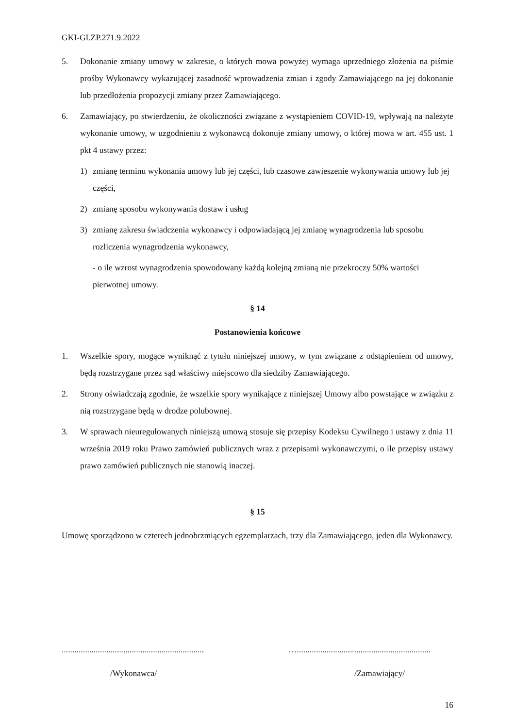GKI-GI.ZP.271.9.2022
5. Dokonanie zmiany umowy w zakresie, o których mowa powyżej wymaga uprzedniego złożenia na piśmie prośby Wykonawcy wykazującej zasadność wprowadzenia zmian i zgody Zamawiającego na jej dokonanie lub przedłożenia propozycji zmiany przez Zamawiającego.
6. Zamawiający, po stwierdzeniu, że okoliczności związane z wystąpieniem COVID-19, wpływają na należyte wykonanie umowy, w uzgodnieniu z wykonawcą dokonuje zmiany umowy, o której mowa w art. 455 ust. 1 pkt 4 ustawy przez:
1) zmianę terminu wykonania umowy lub jej części, lub czasowe zawieszenie wykonywania umowy lub jej części,
2) zmianę sposobu wykonywania dostaw i usług
3) zmianę zakresu świadczenia wykonawcy i odpowiadającą jej zmianę wynagrodzenia lub sposobu rozliczenia wynagrodzenia wykonawcy,
- o ile wzrost wynagrodzenia spowodowany każdą kolejną zmianą nie przekroczy 50% wartości pierwotnej umowy.
§ 14
Postanowienia końcowe
1. Wszelkie spory, mogące wyniknąć z tytułu niniejszej umowy, w tym związane z odstąpieniem od umowy, będą rozstrzygane przez sąd właściwy miejscowo dla siedziby Zamawiającego.
2. Strony oświadczają zgodnie, że wszelkie spory wynikające z niniejszej Umowy albo powstające w związku z nią rozstrzygane będą w drodze polubownej.
3. W sprawach nieuregulowanych niniejszą umową stosuje się przepisy Kodeksu Cywilnego i ustawy z dnia 11 września 2019 roku Prawo zamówień publicznych wraz z przepisami wykonawczymi, o ile przepisy ustawy prawo zamówień publicznych nie stanowią inaczej.
§ 15
Umowę sporządzono w czterech jednobrzmiących egzemplarzach, trzy dla Zamawiającego, jeden dla Wykonawcy.
...................................................................
…...............................................................
/Wykonawca/ /Zamawiający/
16